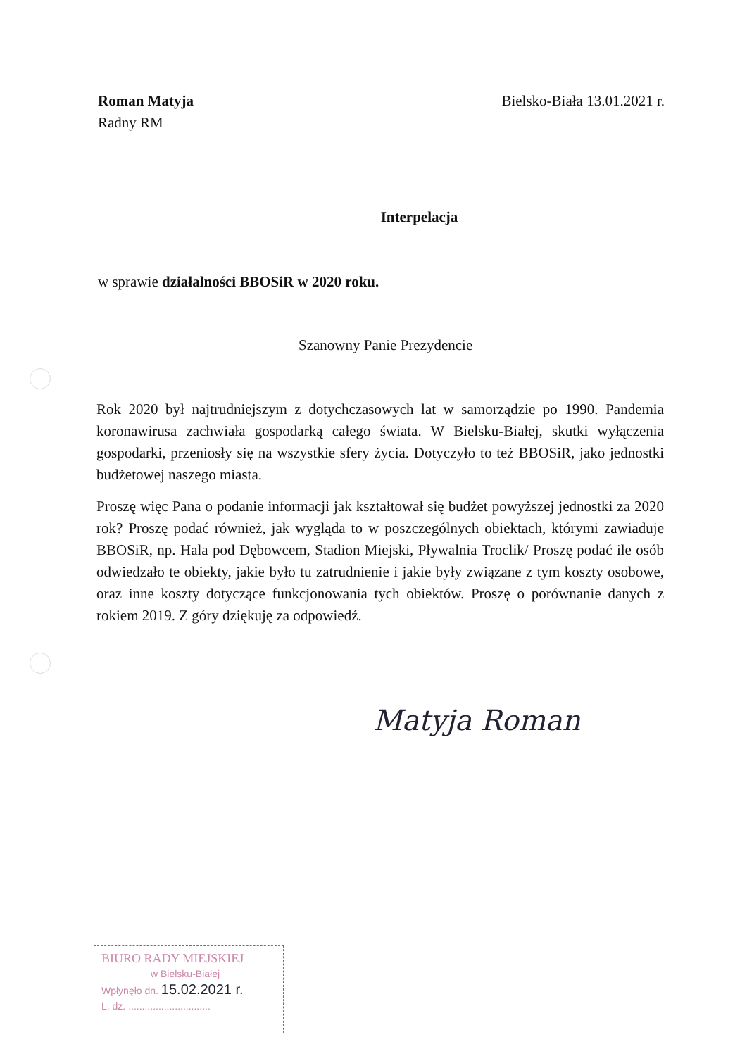Roman Matyja
Radny RM
Bielsko-Biała 13.01.2021 r.
Interpelacja
w sprawie działalności BBOSiR w 2020 roku.
Szanowny Panie Prezydencie
Rok 2020 był najtrudniejszym z dotychczasowych lat w samorządzie po 1990. Pandemia koronawirusa zachwiała gospodarką całego świata. W Bielsku-Białej, skutki wyłączenia gospodarki, przeniosły się na wszystkie sfery życia. Dotyczyło to też BBOSiR, jako jednostki budżetowej naszego miasta.
Proszę więc Pana o podanie informacji jak kształtował się budżet powyższej jednostki za 2020 rok? Proszę podać również, jak wygląda to w poszczególnych obiektach, którymi zawiaduje BBOSiR, np. Hala pod Dębowcem, Stadion Miejski, Pływalnia Troclik/ Proszę podać ile osób odwiedzało te obiekty, jakie było tu zatrudnienie i jakie były związane z tym koszty osobowe, oraz inne koszty dotyczące funkcjonowania tych obiektów. Proszę o porównanie danych z rokiem 2019. Z góry dziękuję za odpowiedź.
Matyja Roman
BIURO RADY MIEJSKIEJ
w Bielsku-Białej
Wpłynęło dn. 15.02.2021 r.
L. dz. ..............................